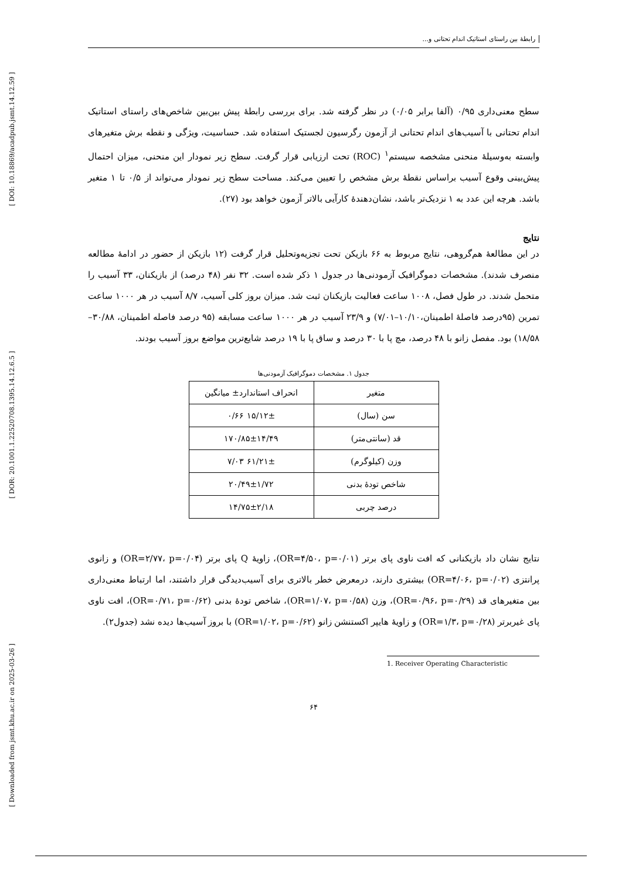[ DOI: 10.18869/acadpub.jsmt.14.12.59 ]
[ DOR: 20.1001.1.22520708.1395.14.12.6.5 ]
[ Downloaded from jsmt.khu.ac.ir on 2025-03-26 ]
رابطهٔ بین راستای استاتیک اندام تحتانی و...
سطح معنی‌داری ۰/۹۵ (آلفا برابر ۰/۰۵) در نظر گرفته شد. برای بررسی رابطهٔ پیش بین‌بین شاخص‌های راستای استاتیک اندام تحتانی با آسیب‌های اندام تحتانی از آزمون رگرسیون لجستیک استفاده شد. حساسیت، ویژگی و نقطه برش متغیرهای وابسته به‌وسیلهٔ منحنی مشخصه سیستم<sup>۱</sup> (ROC) تحت ارزیابی قرار گرفت. سطح زیر نمودار این منحنی، میزان احتمال پیش‌بینی وقوع آسیب براساس نقطهٔ برش مشخص را تعیین می‌کند. مساحت سطح زیر نمودار می‌تواند از ۰/۵ تا ۱ متغیر باشد. هرچه این عدد به ۱ نزدیک‌تر باشد، نشان‌دهندهٔ کارآیی بالاتر آزمون خواهد بود (۲۷).
نتایج
در این مطالعهٔ هم‌گروهی، نتایج مربوط به ۶۶ بازیکن تحت تجزیه‌وتحلیل قرار گرفت (۱۲ بازیکن از حضور در ادامهٔ مطالعه منصرف شدند). مشخصات دموگرافیک آزمودنی‌ها در جدول ۱ ذکر شده است. ۳۲ نفر (۴۸ درصد) از بازیکنان، ۳۳ آسیب را متحمل شدند. در طول فصل، ۱۰۰۸ ساعت فعالیت بازیکنان ثبت شد. میزان بروز کلی آسیب، ۸/۷ آسیب در هر ۱۰۰۰ ساعت تمرین (۹۵درصد فاصلهٔ اطمینان،۱۰/۱۰–۷/۰۱) و ۲۳/۹ آسیب در هر ۱۰۰۰ ساعت مسابقه (۹۵ درصد فاصله اطمینان، ۳۰/۸۸–۱۸/۵۸) بود. مفصل زانو با ۴۸ درصد، مچ پا با ۳۰ درصد و ساق پا با ۱۹ درصد شایع‌ترین مواضع بروز آسیب بودند.
جدول ۱. مشخصات دموگرافیک آزمودنی‌ها
| متغیر | انحراف استاندارد± میانگین |
| --- | --- |
| سن (سال) | ۱۵/۱۲± ۰/۶۶ |
| قد (سانتی‌متر) | ۱۷۰/۸۵±۱۴/۴۹ |
| وزن (کیلوگرم) | ۶۱/۲۱± ۷/۰۳ |
| شاخص تودهٔ بدنی | ۲۰/۴۹±۱/۷۲ |
| درصد چربی | ۱۴/۷۵±۲/۱۸ |
نتایج نشان داد بازیکنانی که افت ناوی پای برتر (OR=۴/۵۰، p=۰/۰۱)، زاویهٔ Q پای برتر (OR=۲/۷۷، p=۰/۰۴) و زانوی پرانتزی (OR=۴/۰۶، p=۰/۰۲) بیشتری دارند، درمعرض خطر بالاتری برای آسیب‌دیدگی قرار داشتند، اما ارتباط معنی‌داری بین متغیرهای قد (OR=۰/۹۶، p=۰/۲۹)، وزن (OR=۱/۰۷، p=۰/۵۸)، شاخص تودهٔ بدنی (OR=۰/۷۱، p=۰/۶۲)، افت ناوی پای غیربرتر (OR=۱/۳، p=۰/۲۸) و زاویهٔ هایپر اکستنشن زانو (OR=۱/۰۲، p=۰/۶۲) با بروز آسیب‌ها دیده نشد (جدول۲).
1. Receiver Operating Characteristic
۶۴